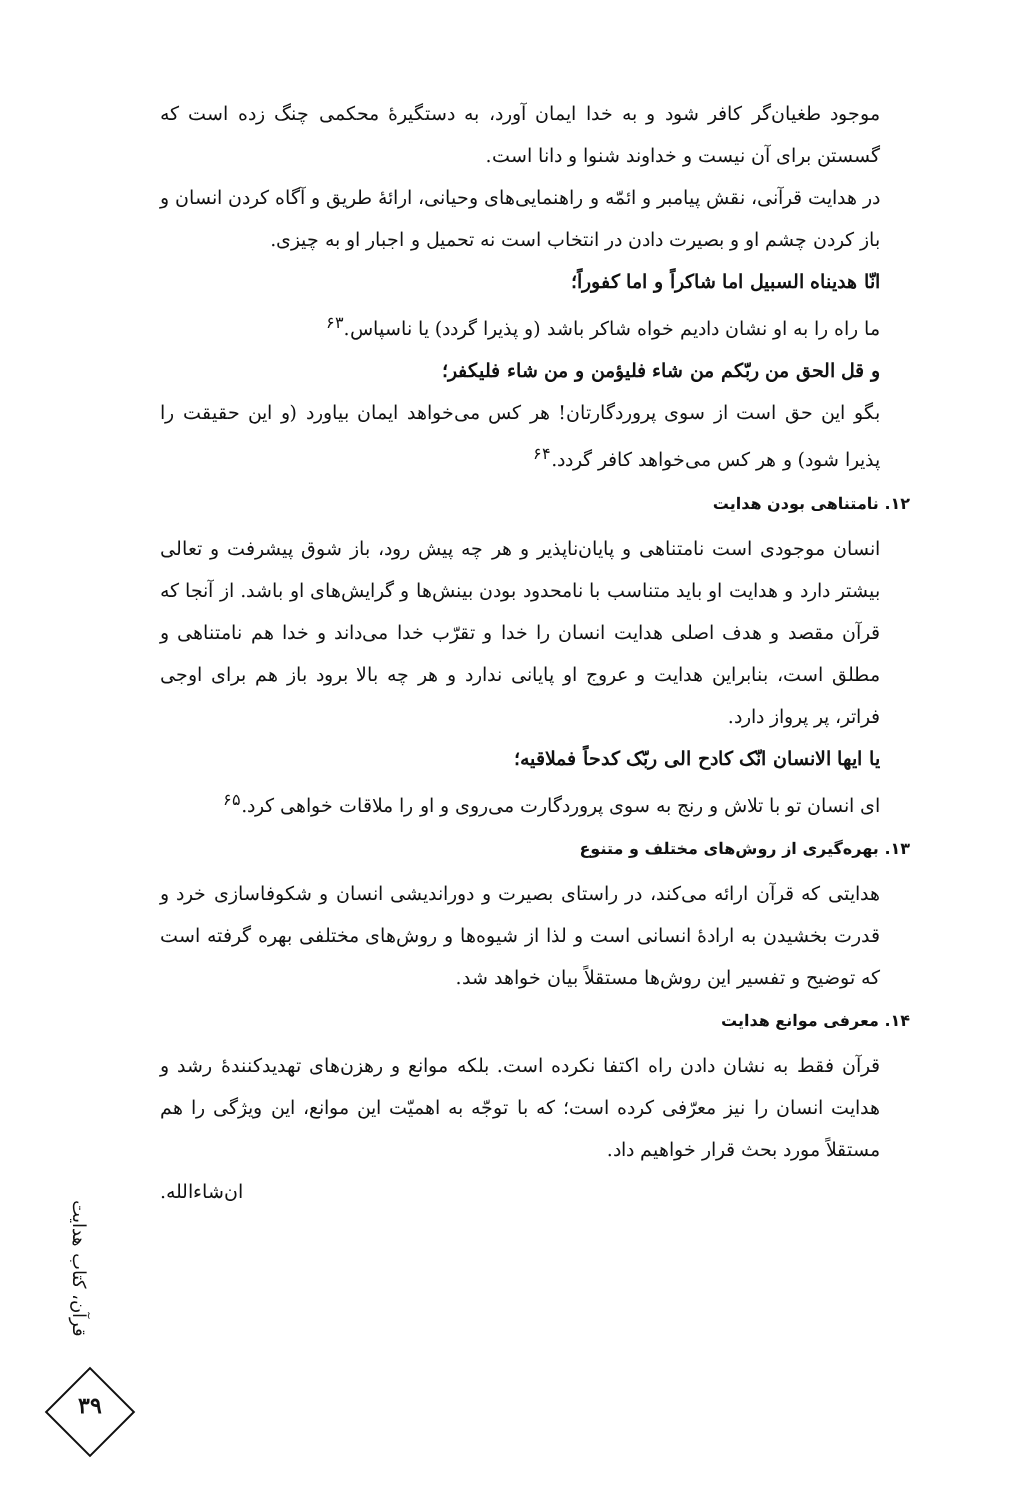موجود طغیان‌گر کافر شود و به خدا ایمان آورد، به دستگیرهٔ محکمی چنگ زده است که گسستن برای آن نیست و خداوند شنوا و دانا است.
در هدایت قرآنی، نقش پیامبر و ائمّه و راهنمایی‌های وحیانی، ارائهٔ طریق و آگاه کردن انسان و باز کردن چشم او و بصیرت دادن در انتخاب است نه تحمیل و اجبار او به چیزی.
انّا هدیناه السبیل اما شاکراً و اما کفوراً؛
ما راه را به او نشان دادیم خواه شاکر باشد (و پذیرا گردد) یا ناسپاس.<sup>۶۳</sup>
و قل الحق من ربّکم من شاء فلیؤمن و من شاء فلیکفر؛
بگو این حق است از سوی پروردگارتان! هر کس می‌خواهد ایمان بیاورد (و این حقیقت را پذیرا شود) و هر کس می‌خواهد کافر گردد.<sup>۶۴</sup>
۱۲. نامتناهی بودن هدایت
انسان موجودی است نامتناهی و پایان‌ناپذیر و هر چه پیش رود، باز شوق پیشرفت و تعالی بیشتر دارد و هدایت او باید متناسب با نامحدود بودن بینش‌ها و گرایش‌های او باشد. از آنجا که قرآن مقصد و هدف اصلی هدایت انسان را خدا و تقرّب خدا می‌داند و خدا هم نامتناهی و مطلق است، بنابراین هدایت و عروج او پایانی ندارد و هر چه بالا برود باز هم برای اوجی فراتر، پر پرواز دارد.
یا ایها الانسان انّک کادح الی ربّک کدحاً فملاقیه؛
ای انسان تو با تلاش و رنج به سوی پروردگارت می‌روی و او را ملاقات خواهی کرد.<sup>۶۵</sup>
۱۳. بهره‌گیری از روش‌های مختلف و متنوع
هدایتی که قرآن ارائه می‌کند، در راستای بصیرت و دوراندیشی انسان و شکوفاسازی خرد و قدرت بخشیدن به ارادهٔ انسانی است و لذا از شیوه‌ها و روش‌های مختلفی بهره گرفته است که توضیح و تفسیر این روش‌ها مستقلاً بیان خواهد شد.
۱۴. معرفی موانع هدایت
قرآن فقط به نشان دادن راه اکتفا نکرده است. بلکه موانع و رهزن‌های تهدیدکنندهٔ رشد و هدایت انسان را نیز معرّفی کرده است؛ که با توجّه به اهمیّت این موانع، این ویژگی را هم مستقلاً مورد بحث قرار خواهیم داد.
ان‌شاءالله.
قرآن، کتاب هدایت
۳۹